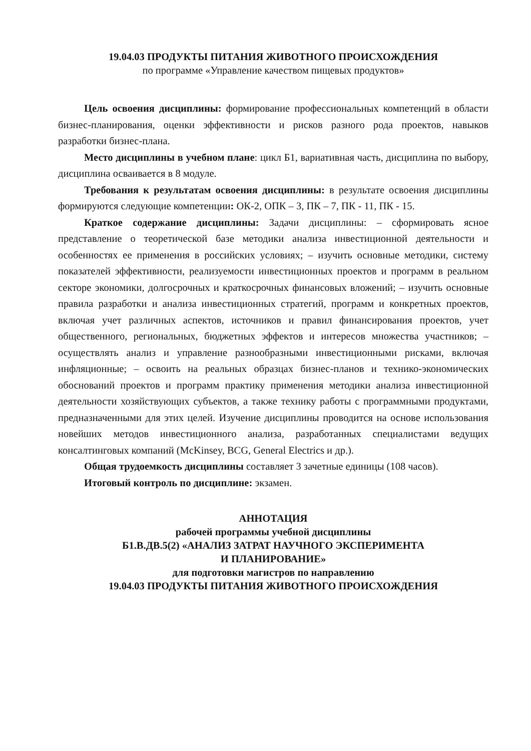19.04.03 ПРОДУКТЫ ПИТАНИЯ ЖИВОТНОГО ПРОИСХОЖДЕНИЯ
по программе «Управление качеством пищевых продуктов»
Цель освоения дисциплины: формирование профессиональных компетенций в области бизнес-планирования, оценки эффективности и рисков разного рода проектов, навыков разработки бизнес-плана.
Место дисциплины в учебном плане: цикл Б1, вариативная часть, дисциплина по выбору, дисциплина осваивается в 8 модуле.
Требования к результатам освоения дисциплины: в результате освоения дисциплины формируются следующие компетенции: ОК-2, ОПК – 3, ПК – 7, ПК - 11, ПК - 15.
Краткое содержание дисциплины: Задачи дисциплины: – сформировать ясное представление о теоретической базе методики анализа инвестиционной деятельности и особенностях ее применения в российских условиях; – изучить основные методики, систему показателей эффективности, реализуемости инвестиционных проектов и программ в реальном секторе экономики, долгосрочных и краткосрочных финансовых вложений; – изучить основные правила разработки и анализа инвестиционных стратегий, программ и конкретных проектов, включая учет различных аспектов, источников и правил финансирования проектов, учет общественного, региональных, бюджетных эффектов и интересов множества участников; – осуществлять анализ и управление разнообразными инвестиционными рисками, включая инфляционные; – освоить на реальных образцах бизнес-планов и технико-экономических обоснований проектов и программ практику применения методики анализа инвестиционной деятельности хозяйствующих субъектов, а также технику работы с программными продуктами, предназначенными для этих целей. Изучение дисциплины проводится на основе использования новейших методов инвестиционного анализа, разработанных специалистами ведущих консалтинговых компаний (McKinsey, BCG, General Electrics и др.).
Общая трудоемкость дисциплины составляет 3 зачетные единицы (108 часов).
Итоговый контроль по дисциплине: экзамен.
АННОТАЦИЯ
рабочей программы учебной дисциплины
Б1.В.ДВ.5(2) «АНАЛИЗ ЗАТРАТ НАУЧНОГО ЭКСПЕРИМЕНТА
И ПЛАНИРОВАНИЕ»
для подготовки магистров по направлению
19.04.03 ПРОДУКТЫ ПИТАНИЯ ЖИВОТНОГО ПРОИСХОЖДЕНИЯ